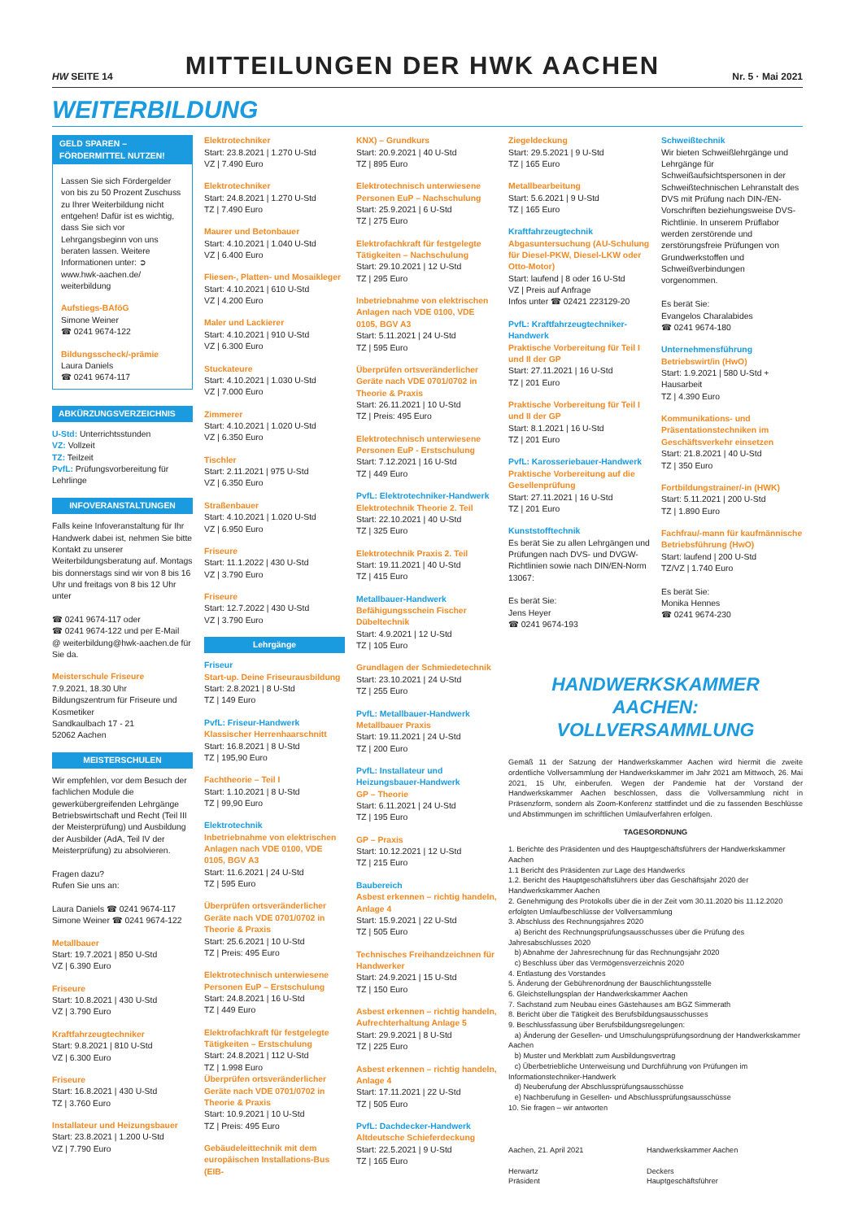HW SEITE 14 MITTEILUNGEN DER HWK AACHEN Nr. 5 · Mai 2021
WEITERBILDUNG
GELD SPAREN – FÖRDERMITTEL NUTZEN!
Lassen Sie sich Fördergelder von bis zu 50 Prozent Zuschuss zu Ihrer Weiterbildung nicht entgehen! Dafür ist es wichtig, dass Sie sich vor Lehrgangsbeginn von uns beraten lassen. Weitere Informationen unter: ➲ www.hwk-aachen.de/ weiterbildung
Aufstiegs-BAföG
Simone Weiner
☎ 0241 9674-122
Bildungsscheck/-prämie
Laura Daniels
☎ 0241 9674-117
ABKÜRZUNGSVERZEICHNIS
U-Std: Unterrichtsstunden
VZ: Vollzeit
TZ: Teilzeit
PvfL: Prüfungsvorbereitung für Lehrlinge
INFOVERANSTALTUNGEN
Falls keine Infoveranstaltung für Ihr Handwerk dabei ist, nehmen Sie bitte Kontakt zu unserer Weiterbildungsberatung auf. Montags bis donnerstags sind wir von 8 bis 16 Uhr und freitags von 8 bis 12 Uhr unter
☎ 0241 9674-117 oder
☎ 0241 9674-122 und per E-Mail
@ weiterbildung@hwk-aachen.de für Sie da.
Meisterschule Friseure
7.9.2021, 18.30 Uhr
Bildungszentrum für Friseure und Kosmetiker
Sandkaulbach 17 - 21
52062 Aachen
MEISTERSCHULEN
Wir empfehlen, vor dem Besuch der fachlichen Module die gewerkübergreifenden Lehrgänge Betriebswirtschaft und Recht (Teil III der Meisterprüfung) und Ausbildung der Ausbilder (AdA, Teil IV der Meisterprüfung) zu absolvieren.
Fragen dazu?
Rufen Sie uns an:
Laura Daniels ☎ 0241 9674-117
Simone Weiner ☎ 0241 9674-122
Metallbauer
Start: 19.7.2021 | 850 U-Std
VZ | 6.390 Euro
Friseure
Start: 10.8.2021 | 430 U-Std
VZ | 3.790 Euro
Kraftfahrzeugtechniker
Start: 9.8.2021 | 810 U-Std
VZ | 6.300 Euro
Friseure
Start: 16.8.2021 | 430 U-Std
TZ | 3.760 Euro
Installateur und Heizungsbauer
Start: 23.8.2021 | 1.200 U-Std
VZ | 7.790 Euro
Elektrotechniker
Start: 23.8.2021 | 1.270 U-Std
VZ | 7.490 Euro
Elektrotechniker
Start: 24.8.2021 | 1.270 U-Std
TZ | 7.490 Euro
Maurer und Betonbauer
Start: 4.10.2021 | 1.040 U-Std
VZ | 6.400 Euro
Fliesen-, Platten- und Mosaikleger
Start: 4.10.2021 | 610 U-Std
VZ | 4.200 Euro
Maler und Lackierer
Start: 4.10.2021 | 910 U-Std
VZ | 6.300 Euro
Stuckateure
Start: 4.10.2021 | 1.030 U-Std
VZ | 7.000 Euro
Zimmerer
Start: 4.10.2021 | 1.020 U-Std
VZ | 6.350 Euro
Tischler
Start: 2.11.2021 | 975 U-Std
VZ | 6.350 Euro
Straßenbauer
Start: 4.10.2021 | 1.020 U-Std
VZ | 6.950 Euro
Friseure
Start: 11.1.2022 | 430 U-Std
VZ | 3.790 Euro
Friseure
Start: 12.7.2022 | 430 U-Std
VZ | 3.790 Euro
Lehrgänge
Friseur
Start-up. Deine Friseurausbildung
Start: 2.8.2021 | 8 U-Std
TZ | 149 Euro
PvfL: Friseur-Handwerk
Klassischer Herrenhaarschnitt
Start: 16.8.2021 | 8 U-Std
TZ | 195,90 Euro
Fachtheorie – Teil I
Start: 1.10.2021 | 8 U-Std
TZ | 99,90 Euro
Elektrotechnik
Inbetriebnahme von elektrischen Anlagen nach VDE 0100, VDE 0105, BGV A3
Start: 11.6.2021 | 24 U-Std
TZ | 595 Euro
Überprüfen ortsveränderlicher Geräte nach VDE 0701/0702 in Theorie & Praxis
Start: 25.6.2021 | 10 U-Std
TZ | Preis: 495 Euro
Elektrotechnisch unterwiesene Personen EuP – Erstschulung
Start: 24.8.2021 | 16 U-Std
TZ | 449 Euro
Elektrofachkraft für festgelegte Tätigkeiten – Erstschulung
Start: 24.8.2021 | 112 U-Std
TZ | 1.998 Euro
Überprüfen ortsveränderlicher Geräte nach VDE 0701/0702 in Theorie & Praxis
Start: 10.9.2021 | 10 U-Std
TZ | Preis: 495 Euro
Gebäudeleittechnik mit dem europäischen Installations-Bus (EIB-
KNX) – Grundkurs
Start: 20.9.2021 | 40 U-Std
TZ | 895 Euro
Elektrotechnisch unterwiesene Personen EuP – Nachschulung
Start: 25.9.2021 | 6 U-Std
TZ | 275 Euro
Elektrofachkraft für festgelegte Tätigkeiten – Nachschulung
Start: 29.10.2021 | 12 U-Std
TZ | 295 Euro
Inbetriebnahme von elektrischen Anlagen nach VDE 0100, VDE 0105, BGV A3
Start: 5.11.2021 | 24 U-Std
TZ | 595 Euro
Überprüfen ortsveränderlicher Geräte nach VDE 0701/0702 in Theorie & Praxis
Start: 26.11.2021 | 10 U-Std
TZ | Preis: 495 Euro
Elektrotechnisch unterwiesene Personen EuP - Erstschulung
Start: 7.12.2021 | 16 U-Std
TZ | 449 Euro
PvfL: Elektrotechniker-Handwerk
Elektrotechnik Theorie 2. Teil
Start: 22.10.2021 | 40 U-Std
TZ | 325 Euro
Elektrotechnik Praxis 2. Teil
Start: 19.11.2021 | 40 U-Std
TZ | 415 Euro
Metallbauer-Handwerk
Befähigungsschein Fischer Dübeltechnik
Start: 4.9.2021 | 12 U-Std
TZ | 105 Euro
Grundlagen der Schmiedetechnik
Start: 23.10.2021 | 24 U-Std
TZ | 255 Euro
PvfL: Metallbauer-Handwerk
Metallbauer Praxis
Start: 19.11.2021 | 24 U-Std
TZ | 200 Euro
PvfL: Installateur und Heizungsbauer-Handwerk
GP – Theorie
Start: 6.11.2021 | 24 U-Std
TZ | 195 Euro
GP – Praxis
Start: 10.12.2021 | 12 U-Std
TZ | 215 Euro
Baubereich
Asbest erkennen – richtig handeln, Anlage 4
Start: 15.9.2021 | 22 U-Std
TZ | 505 Euro
Technisches Freihandzeichnen für Handwerker
Start: 24.9.2021 | 15 U-Std
TZ | 150 Euro
Asbest erkennen – richtig handeln, Aufrechterhaltung Anlage 5
Start: 29.9.2021 | 8 U-Std
TZ | 225 Euro
Asbest erkennen – richtig handeln, Anlage 4
Start: 17.11.2021 | 22 U-Std
TZ | 505 Euro
PvfL: Dachdecker-Handwerk
Altdeutsche Schieferdeckung
Start: 22.5.2021 | 9 U-Std
TZ | 165 Euro
Ziegeldeckung
Start: 29.5.2021 | 9 U-Std
TZ | 165 Euro
Metallbearbeitung
Start: 5.6.2021 | 9 U-Std
TZ | 165 Euro
Kraftfahrzeugtechnik
Abgasuntersuchung (AU-Schulung für Diesel-PKW, Diesel-LKW oder Otto-Motor)
Start: laufend | 8 oder 16 U-Std
VZ | Preis auf Anfrage
Infos unter ☎ 02421 223129-20
PvfL: Kraftfahrzeugtechniker-Handwerk
Praktische Vorbereitung für Teil I und II der GP
Start: 27.11.2021 | 16 U-Std
TZ | 201 Euro
Praktische Vorbereitung für Teil I und II der GP
Start: 8.1.2021 | 16 U-Std
TZ | 201 Euro
PvfL: Karosseriebauer-Handwerk
Praktische Vorbereitung auf die Gesellenprüfung
Start: 27.11.2021 | 16 U-Std
TZ | 201 Euro
Kunststofftechnik
Es berät Sie zu allen Lehrgängen und Prüfungen nach DVS- und DVGW-Richtlinien sowie nach DIN/EN-Norm 13067:
Es berät Sie:
Jens Heyer
☎ 0241 9674-193
Schweißtechnik
Wir bieten Schweißlehrgänge und Lehrgänge für Schweißaufsichtspersonen in der Schweißtechnischen Lehranstalt des DVS mit Prüfung nach DIN-/EN-Vorschriften beziehungsweise DVS-Richtlinie. In unserem Prüflabor werden zerstörende und zerstörungsfreie Prüfungen von Grundwerkstoffen und Schweißverbindungen vorgenommen.
Es berät Sie:
Evangelos Charalabides
☎ 0241 9674-180
Unternehmensführung
Betriebswirt/in (HwO)
Start: 1.9.2021 | 580 U-Std + Hausarbeit
TZ | 4.390 Euro
Kommunikations- und Präsentationstechniken im Geschäftsverkehr einsetzen
Start: 21.8.2021 | 40 U-Std
TZ | 350 Euro
Fortbildungstrainer/-in (HWK)
Start: 5.11.2021 | 200 U-Std
TZ | 1.890 Euro
Fachfrau/-mann für kaufmännische Betriebsführung (HwO)
Start: laufend | 200 U-Std
TZ/VZ | 1.740 Euro
Es berät Sie:
Monika Hennes
☎ 0241 9674-230
HANDWERKSKAMMER AACHEN:
VOLLVERSAMMLUNG
Gemäß 11 der Satzung der Handwerkskammer Aachen wird hiermit die zweite ordentliche Vollversammlung der Handwerkskammer im Jahr 2021 am Mittwoch, 26. Mai 2021, 15 Uhr, einberufen. Wegen der Pandemie hat der Vorstand der Handwerkskammer Aachen beschlossen, dass die Vollversammlung nicht in Präsenzform, sondern als Zoom-Konferenz stattfindet und die zu fassenden Beschlüsse und Abstimmungen im schriftlichen Umlaufverfahren erfolgen.
TAGESORDNUNG
1. Berichte des Präsidenten und des Hauptgeschäftsführers der Handwerkskammer Aachen
1.1 Bericht des Präsidenten zur Lage des Handwerks
1.2. Bericht des Hauptgeschäftsführers über das Geschäftsjahr 2020 der Handwerkskammer Aachen
2. Genehmigung des Protokolls über die in der Zeit vom 30.11.2020 bis 11.12.2020 erfolgten Umlaufbeschlüsse der Vollversammlung
3. Abschluss des Rechnungsjahres 2020
a) Bericht des Rechnungsprüfungsausschusses über die Prüfung des Jahresabschlusses 2020
b) Abnahme der Jahresrechnung für das Rechnungsjahr 2020
c) Beschluss über das Vermögensverzeichnis 2020
4. Entlastung des Vorstandes
5. Änderung der Gebührenordnung der Bauschlichtungsstelle
6. Gleichstellungsplan der Handwerkskammer Aachen
7. Sachstand zum Neubau eines Gästehauses am BGZ Simmerath
8. Bericht über die Tätigkeit des Berufsbildungsausschusses
9. Beschlussfassung über Berufsbildungsregelungen:
a) Änderung der Gesellen- und Umschulungsprüfungsordnung der Handwerkskammer Aachen
b) Muster und Merkblatt zum Ausbildungsvertrag
c) Überbetriebliche Unterweisung und Durchführung von Prüfungen im Informationstechniker-Handwerk
d) Neuberufung der Abschlussprüfungsausschüsse
e) Nachberufung in Gesellen- und Abschlussprüfungsausschüsse
10. Sie fragen – wir antworten
Aachen, 21. April 2021
Herwartz
Präsident
Handwerkskammer Aachen
Deckers
Hauptgeschäftsführer